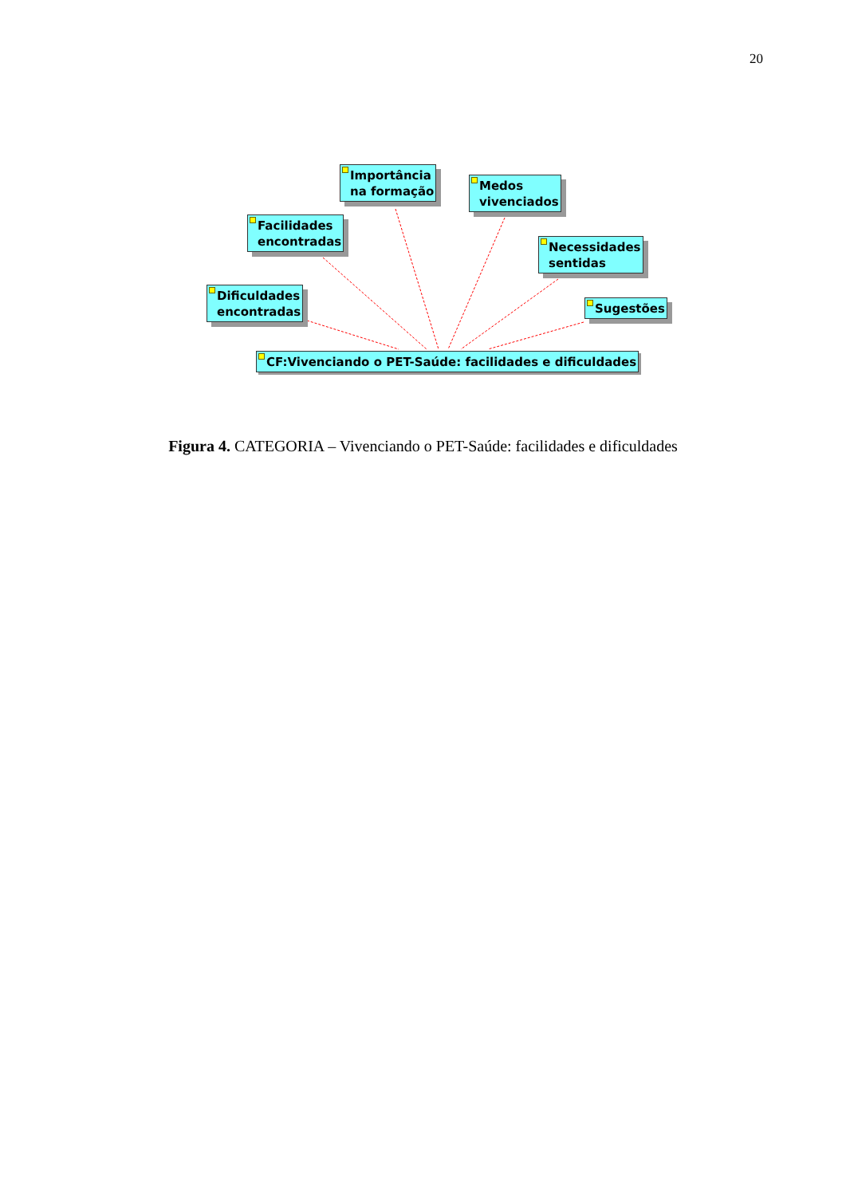20
Importância
na formação
Medos
vivenciados
Facilidades
encontradas
Necessidades
sentidas
Dificuldades
encontradas
Sugestões
CF:Vivenciando o PET-Saúde: facilidades e dificuldades
Figura 4. CATEGORIA – Vivenciando o PET-Saúde: facilidades e dificuldades